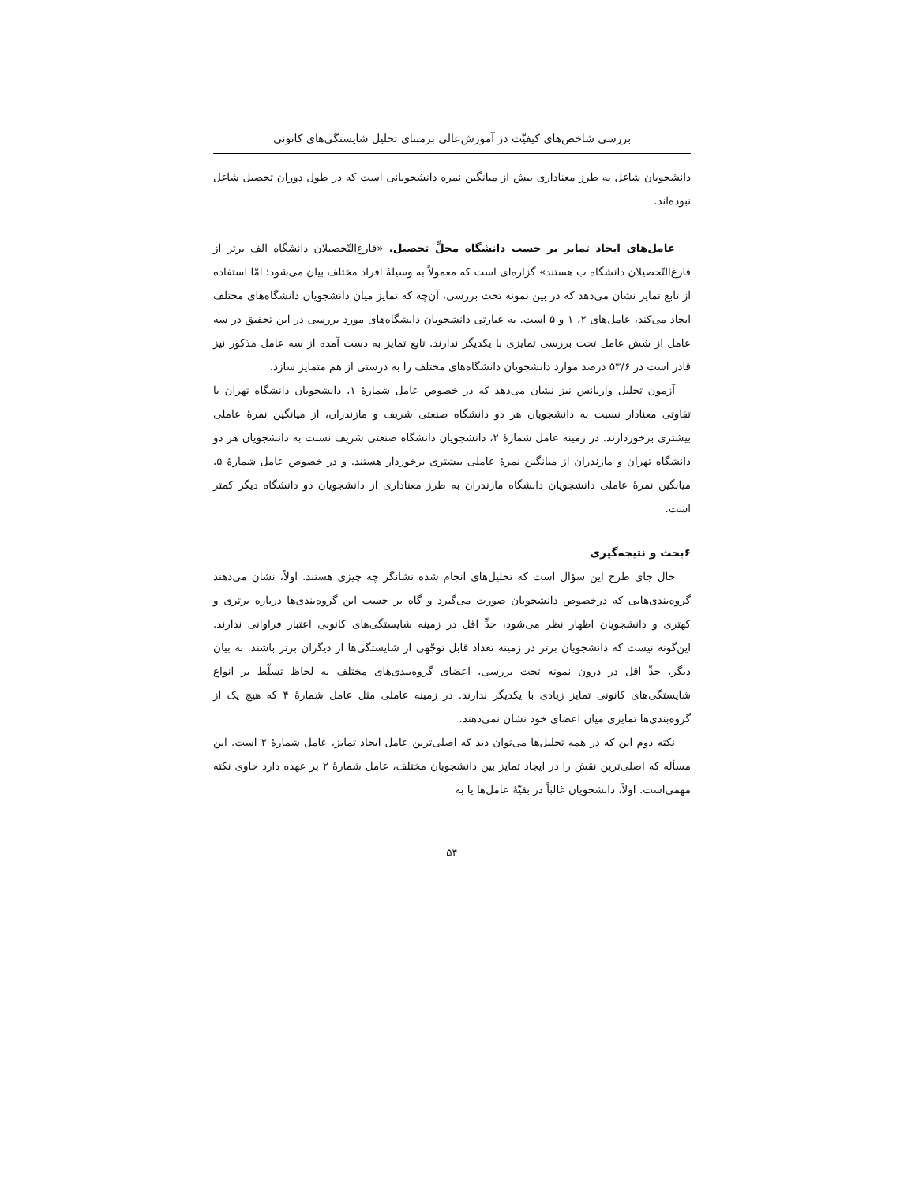بررسی شاخص‌های کیفیّت در آموزش‌عالی برمبنای تحلیل شایستگی‌های کانونی
دانشجویان شاغل به طرز معناداری بیش از میانگین نمره دانشجویانی است که در طول دوران تحصیل شاغل نبوده‌اند.
عامل‌های ایجاد تمایز بر حسب دانشگاه محلِّ تحصیل. «فارغ‌التّحصیلان دانشگاه الف برتر از فارغ‌التّحصیلان دانشگاه ب هستند» گزاره‌ای است که معمولاً به وسیلهٔ افراد مختلف بیان می‌شود؛ امّا استفاده از تابع تمایز نشان می‌دهد که در بین نمونه تحت بررسی، آن‌چه که تمایز میان دانشجویان دانشگاه‌های مختلف ایجاد می‌کند، عامل‌های ۲، ۱ و ۵ است. به عبارتی دانشجویان دانشگاه‌های مورد بررسی در این تحقیق در سه عامل از شش عامل تحت بررسی تمایزی با یکدیگر ندارند. تابع تمایز به دست آمده از سه عامل مذکور نیز قادر است در ۵۳/۶ درصد موارد دانشجویان دانشگاه‌های مختلف را به درستی از هم متمایز سازد.
آزمون تحلیل واریانس نیز نشان می‌دهد که در خصوص عامل شمارهٔ ۱، دانشجویان دانشگاه تهران با تفاوتی معنادار نسبت به دانشجویان هر دو دانشگاه صنعتی شریف و مازندران، از میانگین نمرهٔ عاملی بیشتری برخوردارند. در زمینه عامل شمارهٔ ۲، دانشجویان دانشگاه صنعتی شریف نسبت به دانشجویان هر دو دانشگاه تهران و مازندران از میانگین نمرهٔ عاملی بیشتری برخوردار هستند. و در خصوص عامل شمارهٔ ۵، میانگین نمرهٔ عاملی دانشجویان دانشگاه مازندران به طرز معناداری از دانشجویان دو دانشگاه دیگر کمتر است.
۶بحث و نتیجه‌گیری
حال جای طرح این سؤال است که تحلیل‌های انجام شده نشانگر چه چیزی هستند. اولاً، نشان می‌دهند گروه‌بندی‌هایی که درخصوص دانشجویان صورت می‌گیرد و گاه بر حسب این گروه‌بندی‌ها درباره برتری و کهتری و دانشجویان اظهار نظر می‌شود، حدِّ اقل در زمینه شایستگی‌های کانونی اعتبار فراوانی ندارند. این‌گونه نیست که دانشجویان برتر در زمینه تعداد قابل توجّهی از شایستگی‌ها از دیگران برتر باشند. به بیان دیگر، حدِّ اقل در درون نمونه تحت بررسی، اعضای گروه‌بندی‌های مختلف به لحاظ تسلّط بر انواع شایستگی‌های کانونی تمایز زیادی با یکدیگر ندارند. در زمینه عاملی مثل عامل شمارهٔ ۴ که هیچ یک از گروه‌بندی‌ها تمایزی میان اعضای خود نشان نمی‌دهند.
نکته دوم این که در همه تحلیل‌ها می‌توان دید که اصلی‌ترین عامل ایجاد تمایز، عامل شمارهٔ ۲ است. این مسأله که اصلی‌ترین نقش را در ایجاد تمایز بین دانشجویان مختلف، عامل شمارهٔ ۲ بر عهده دارد حاوی نکته مهمی‌است. اولاً، دانشجویان غالباً در بقیّهٔ عامل‌ها یا به
۵۴